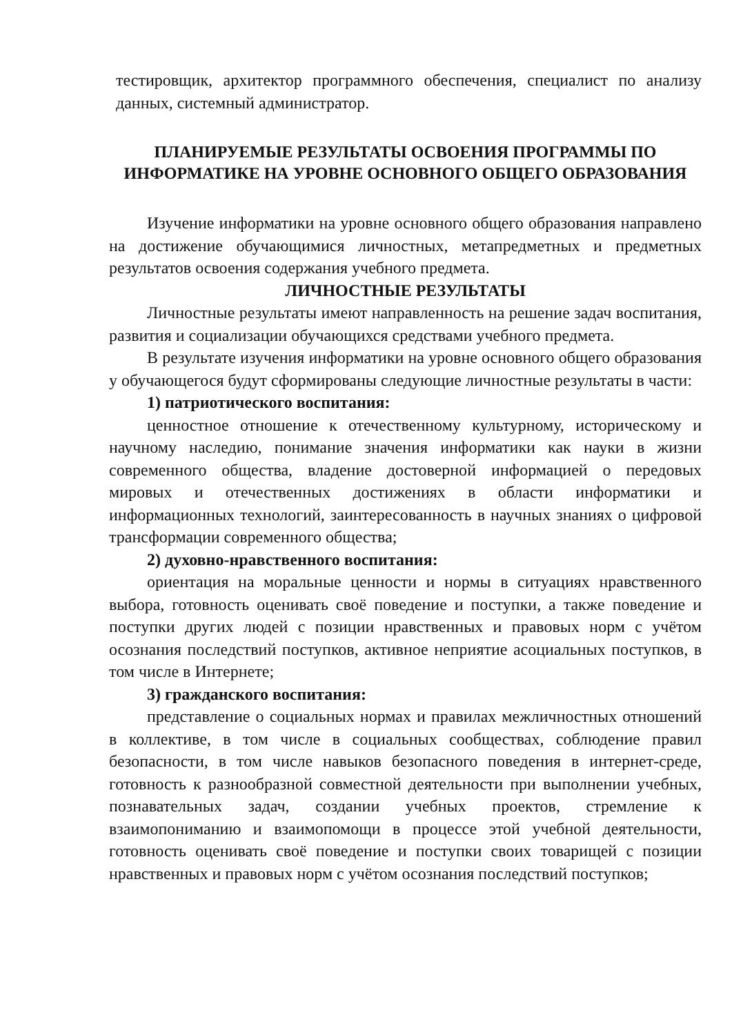тестировщик, архитектор программного обеспечения, специалист по анализу данных, системный администратор.
ПЛАНИРУЕМЫЕ РЕЗУЛЬТАТЫ ОСВОЕНИЯ ПРОГРАММЫ ПО ИНФОРМАТИКЕ НА УРОВНЕ ОСНОВНОГО ОБЩЕГО ОБРАЗОВАНИЯ
Изучение информатики на уровне основного общего образования направлено на достижение обучающимися личностных, метапредметных и предметных результатов освоения содержания учебного предмета.
ЛИЧНОСТНЫЕ РЕЗУЛЬТАТЫ
Личностные результаты имеют направленность на решение задач воспитания, развития и социализации обучающихся средствами учебного предмета.
В результате изучения информатики на уровне основного общего образования у обучающегося будут сформированы следующие личностные результаты в части:
1) патриотического воспитания:
ценностное отношение к отечественному культурному, историческому и научному наследию, понимание значения информатики как науки в жизни современного общества, владение достоверной информацией о передовых мировых и отечественных достижениях в области информатики и информационных технологий, заинтересованность в научных знаниях о цифровой трансформации современного общества;
2) духовно-нравственного воспитания:
ориентация на моральные ценности и нормы в ситуациях нравственного выбора, готовность оценивать своё поведение и поступки, а также поведение и поступки других людей с позиции нравственных и правовых норм с учётом осознания последствий поступков, активное неприятие асоциальных поступков, в том числе в Интернете;
3) гражданского воспитания:
представление о социальных нормах и правилах межличностных отношений в коллективе, в том числе в социальных сообществах, соблюдение правил безопасности, в том числе навыков безопасного поведения в интернет-среде, готовность к разнообразной совместной деятельности при выполнении учебных, познавательных задач, создании учебных проектов, стремление к взаимопониманию и взаимопомощи в процессе этой учебной деятельности, готовность оценивать своё поведение и поступки своих товарищей с позиции нравственных и правовых норм с учётом осознания последствий поступков;